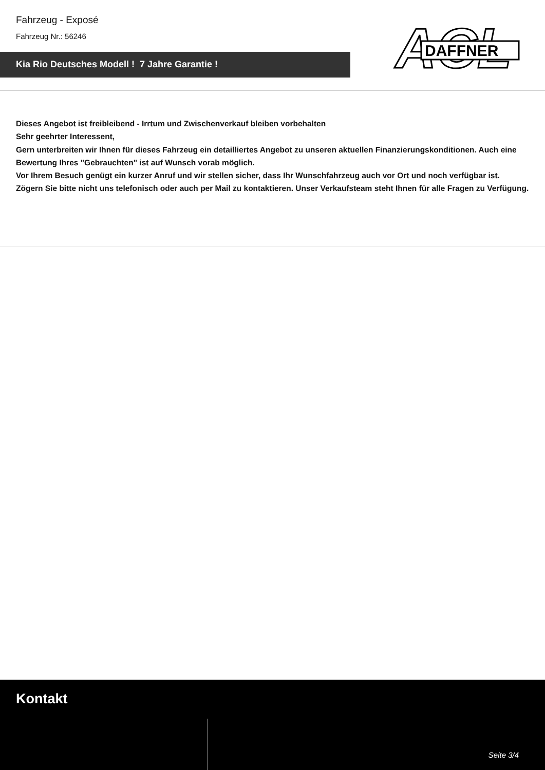Fahrzeug - Exposé
Fahrzeug Nr.: 56246
Kia Rio Deutsches Modell ! 7 Jahre Garantie !
ACL
DAFFNER
Dieses Angebot ist freibleibend - Irrtum und Zwischenverkauf bleiben vorbehalten
Sehr geehrter Interessent,
Gern unterbreiten wir Ihnen für dieses Fahrzeug ein detailliertes Angebot zu unseren aktuellen Finanzierungskonditionen. Auch eine Bewertung Ihres "Gebrauchten" ist auf Wunsch vorab möglich.
Vor Ihrem Besuch genügt ein kurzer Anruf und wir stellen sicher, dass Ihr Wunschfahrzeug auch vor Ort und noch verfügbar ist.
Zögern Sie bitte nicht uns telefonisch oder auch per Mail zu kontaktieren. Unser Verkaufsteam steht Ihnen für alle Fragen zu Verfügung.
Kontakt
Seite 3/4